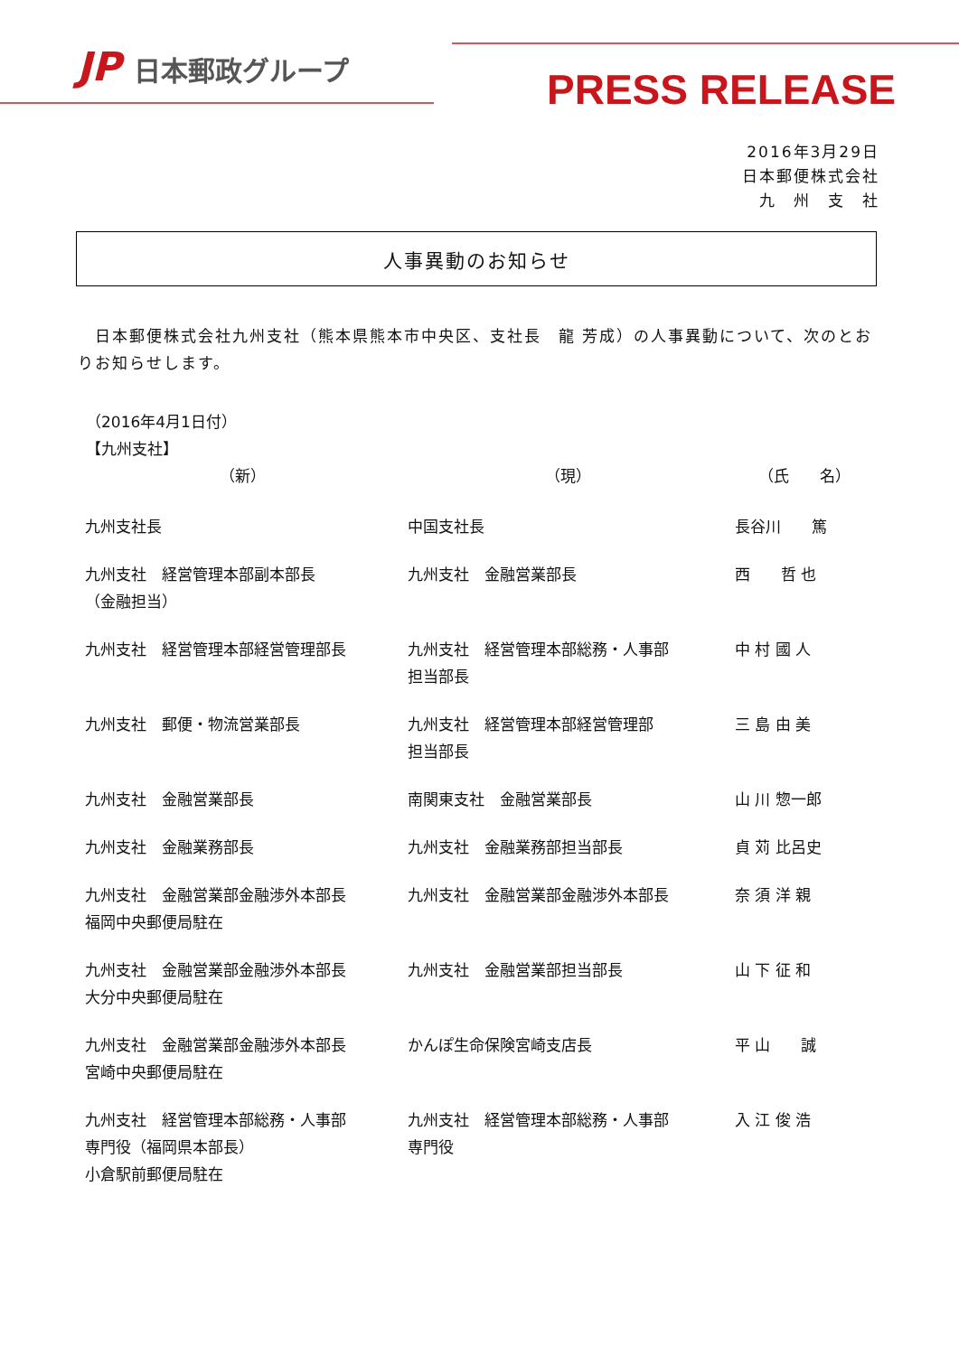JP 日本郵政グループ
PRESS RELEASE
2016年3月29日
日本郵便株式会社
九　州　支　社
人事異動のお知らせ
　日本郵便株式会社九州支社（熊本県熊本市中央区、支社長　龍 芳成）の人事異動について、次のとおりお知らせします。
（2016年4月1日付）
【九州支社】
| （新） | （現） | （氏 名） |
| --- | --- | --- |
| 九州支社長 | 中国支社長 | 長谷川 篤 |
| 九州支社 経営管理本部副本部長 （金融担当） | 九州支社 金融営業部長 | 西 哲 也 |
| 九州支社 経営管理本部経営管理部長 | 九州支社 経営管理本部総務・人事部 担当部長 | 中 村 國 人 |
| 九州支社 郵便・物流営業部長 | 九州支社 経営管理本部経営管理部 担当部長 | 三 島 由 美 |
| 九州支社 金融営業部長 | 南関東支社 金融営業部長 | 山 川 惣一郎 |
| 九州支社 金融業務部長 | 九州支社 金融業務部担当部長 | 貞 苅 比呂史 |
| 九州支社 金融営業部金融渉外本部長 福岡中央郵便局駐在 | 九州支社 金融営業部金融渉外本部長 | 奈 須 洋 親 |
| 九州支社 金融営業部金融渉外本部長 大分中央郵便局駐在 | 九州支社 金融営業部担当部長 | 山 下 征 和 |
| 九州支社 金融営業部金融渉外本部長 宮崎中央郵便局駐在 | かんぽ生命保険宮崎支店長 | 平 山 誠 |
| 九州支社 経営管理本部総務・人事部 専門役（福岡県本部長） 小倉駅前郵便局駐在 | 九州支社 経営管理本部総務・人事部 専門役 | 入 江 俊 浩 |